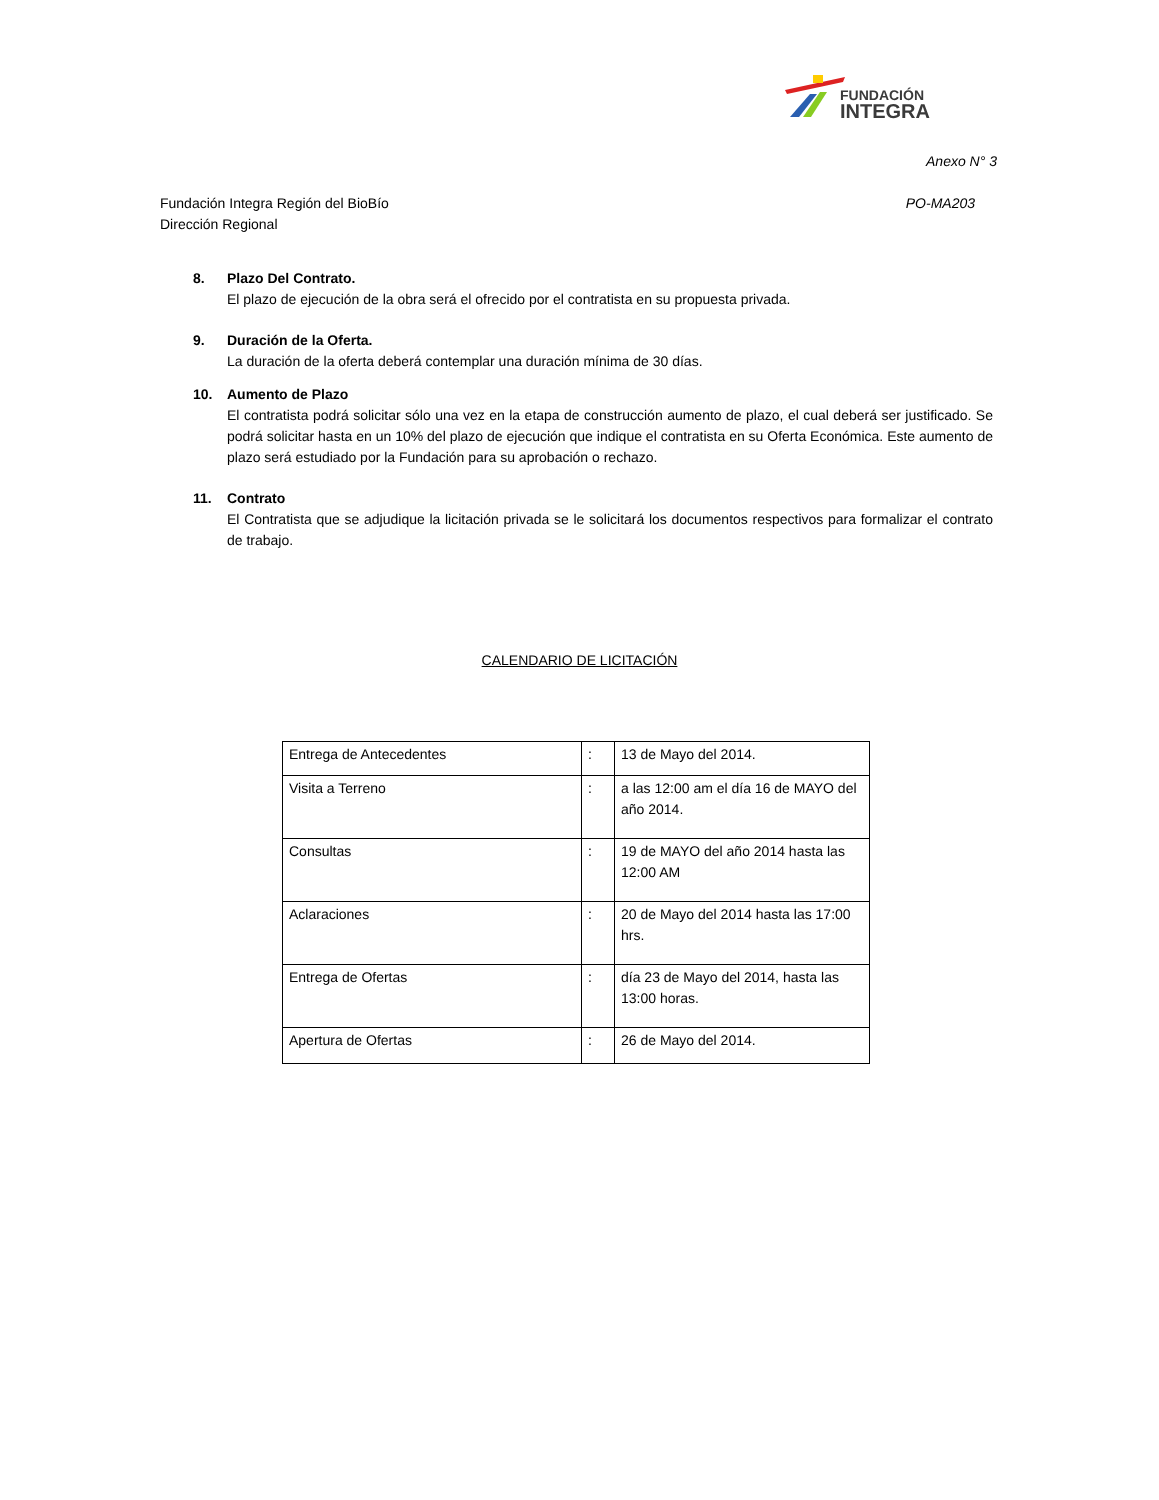FUNDACIÓN
INTEGRA
Anexo N° 3
Fundación Integra Región del BioBío
Dirección Regional
PO-MA203
8. Plazo Del Contrato.
El plazo de ejecución de la obra será el ofrecido por el contratista en su propuesta privada.
9. Duración de la Oferta.
La duración de la oferta deberá contemplar una duración mínima de 30 días.
10. Aumento de Plazo
El contratista podrá solicitar sólo una vez en la etapa de construcción aumento de plazo, el cual deberá ser justificado. Se podrá solicitar hasta en un 10% del plazo de ejecución que indique el contratista en su Oferta Económica. Este aumento de plazo será estudiado por la Fundación para su aprobación o rechazo.
11. Contrato
El Contratista que se adjudique la licitación privada se le solicitará los documentos respectivos para formalizar el contrato de trabajo.
CALENDARIO DE LICITACIÓN
| Entrega de Antecedentes | : | 13 de Mayo del 2014. |
| Visita a Terreno | : | a las 12:00 am el día 16 de MAYO del año 2014. |
| Consultas | : | 19 de MAYO del año 2014 hasta las 12:00 AM |
| Aclaraciones | : | 20 de Mayo del 2014 hasta las 17:00 hrs. |
| Entrega de Ofertas | : | día 23 de Mayo del 2014, hasta las 13:00 horas. |
| Apertura de Ofertas | : | 26 de Mayo del 2014. |